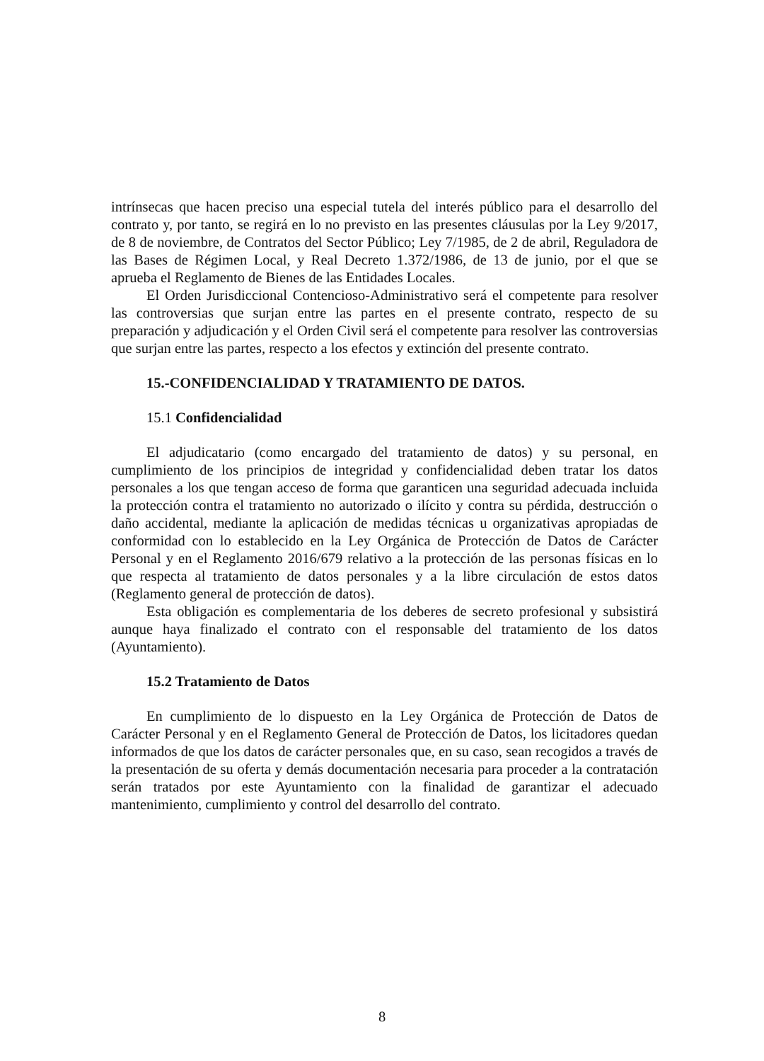intrínsecas que hacen preciso una especial tutela del interés público para el desarrollo del contrato y, por tanto, se regirá en lo no previsto en las presentes cláusulas por la Ley 9/2017, de 8 de noviembre, de Contratos del Sector Público; Ley 7/1985, de 2 de abril, Reguladora de las Bases de Régimen Local, y Real Decreto 1.372/1986, de 13 de junio, por el que se aprueba el Reglamento de Bienes de las Entidades Locales.
El Orden Jurisdiccional Contencioso-Administrativo será el competente para resolver las controversias que surjan entre las partes en el presente contrato, respecto de su preparación y adjudicación y el Orden Civil será el competente para resolver las controversias que surjan entre las partes, respecto a los efectos y extinción del presente contrato.
15.-CONFIDENCIALIDAD Y TRATAMIENTO DE DATOS.
15.1 Confidencialidad
El adjudicatario (como encargado del tratamiento de datos) y su personal, en cumplimiento de los principios de integridad y confidencialidad deben tratar los datos personales a los que tengan acceso de forma que garanticen una seguridad adecuada incluida la protección contra el tratamiento no autorizado o ilícito y contra su pérdida, destrucción o daño accidental, mediante la aplicación de medidas técnicas u organizativas apropiadas de conformidad con lo establecido en la Ley Orgánica de Protección de Datos de Carácter Personal y en el Reglamento 2016/679 relativo a la protección de las personas físicas en lo que respecta al tratamiento de datos personales y a la libre circulación de estos datos (Reglamento general de protección de datos).
Esta obligación es complementaria de los deberes de secreto profesional y subsistirá aunque haya finalizado el contrato con el responsable del tratamiento de los datos (Ayuntamiento).
15.2 Tratamiento de Datos
En cumplimiento de lo dispuesto en la Ley Orgánica de Protección de Datos de Carácter Personal y en el Reglamento General de Protección de Datos, los licitadores quedan informados de que los datos de carácter personales que, en su caso, sean recogidos a través de la presentación de su oferta y demás documentación necesaria para proceder a la contratación serán tratados por este Ayuntamiento con la finalidad de garantizar el adecuado mantenimiento, cumplimiento y control del desarrollo del contrato.
8